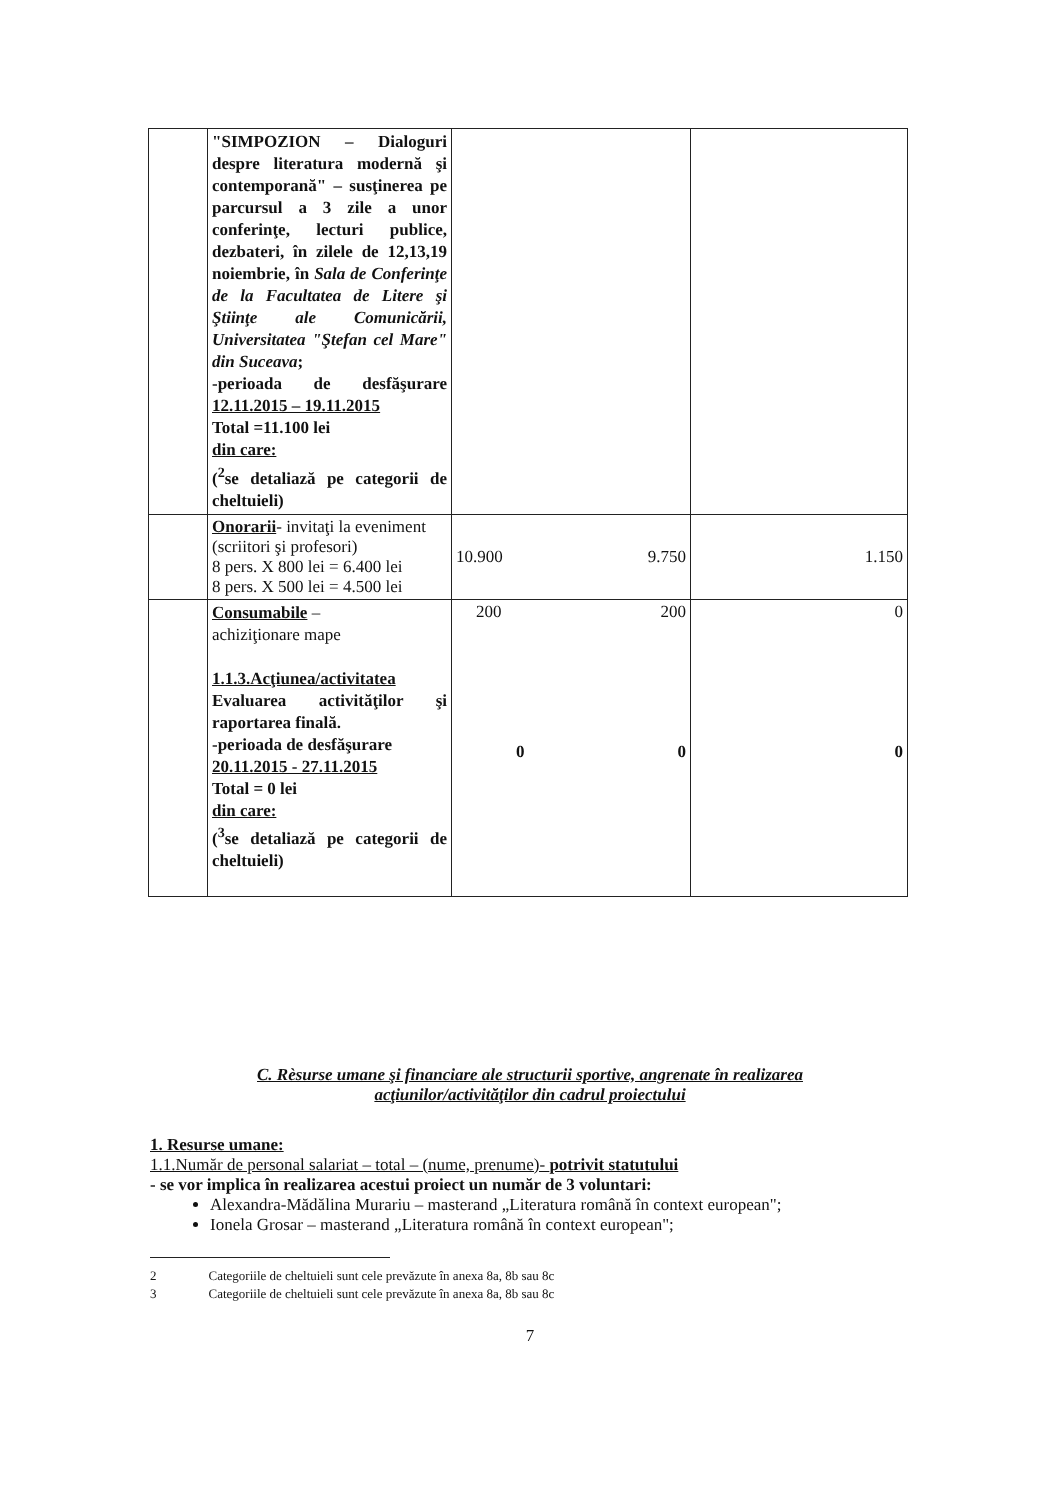| | "SIMPOZION – Dialoguri despre literatura modernă şi contemporană" – susţinerea pe parcursul a 3 zile a unor conferinţe, lecturi publice, dezbateri, în zilele de 12,13,19 noiembrie, în Sala de Conferinţe de la Facultatea de Litere şi Ştiinţe ale Comunicării, Universitatea "Ştefan cel Mare" din Suceava ; -perioada de desfăşurare 12.11.2015 – 19.11.2015 Total =11.100 lei din care: (<sup>2</sup>se detaliază pe categorii de cheltuieli) | | |
| | Onorarii - invitaţi la eveniment (scriitori şi profesori) 8 pers. X 800 lei = 6.400 lei 8 pers. X 500 lei = 4.500 lei | 10.900 9.750 | 1.150 |
| | Consumabile – achiziţionare mape 1.1.3.Acţiunea/activitatea Evaluarea activităţilor şi raportarea finală. -perioada de desfăşurare 20.11.2015 - 27.11.2015 Total = 0 lei din care: (<sup>3</sup>se detaliază pe categorii de cheltuieli) | 200 200 0 0 | 0 0 |
C. Rèsurse umane şi financiare ale structurii sportive, angrenate în realizarea
acţiunilor/activităţilor din cadrul proiectului
1. Resurse umane:
1.1.Număr de personal salariat – total – (nume, prenume)- potrivit statutului
- se vor implica în realizarea acestui proiect un număr de 3 voluntari:
Alexandra-Mădălina Murariu – masterand „Literatura română în context european";
Ionela Grosar – masterand „Literatura română în context european";
2 Categoriile de cheltuieli sunt cele prevăzute în anexa 8a, 8b sau 8c
3 Categoriile de cheltuieli sunt cele prevăzute în anexa 8a, 8b sau 8c
7